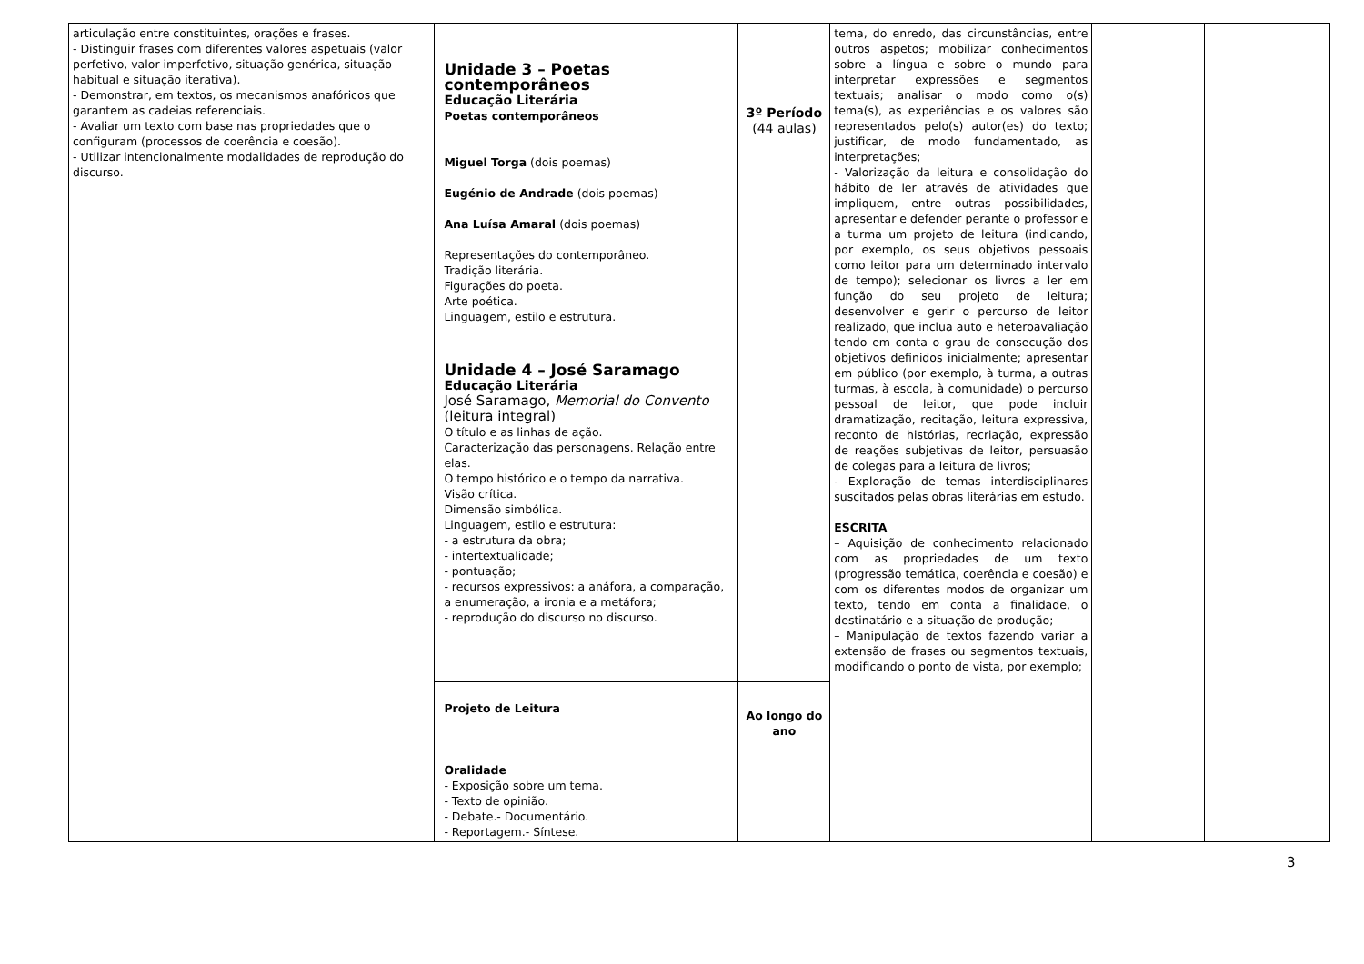| articulação entre constituintes, orações e frases. - Distinguir frases com diferentes valores aspetuais (valor perfetivo, valor imperfetivo, situação genérica, situação habitual e situação iterativa). - Demonstrar, em textos, os mecanismos anafóricos que garantem as cadeias referenciais. - Avaliar um texto com base nas propriedades que o configuram (processos de coerência e coesão). - Utilizar intencionalmente modalidades de reprodução do discurso. | Unidade 3 – Poetas contemporâneos Educação Literária Poetas contemporâneos Miguel Torga (dois poemas) Eugénio de Andrade (dois poemas) Ana Luísa Amaral (dois poemas) Representações do contemporâneo. Tradição literária. Figurações do poeta. Arte poética. Linguagem, estilo e estrutura. Unidade 4 – José Saramago Educação Literária José Saramago, Memorial do Convento (leitura integral) O título e as linhas de ação. Caracterização das personagens. Relação entre elas. O tempo histórico e o tempo da narrativa. Visão crítica. Dimensão simbólica. Linguagem, estilo e estrutura: - a estrutura da obra; - intertextualidade; - pontuação; - recursos expressivos: a anáfora, a comparação, a enumeração, a ironia e a metáfora; - reprodução do discurso no discurso. | 3º Período (44 aulas) | tema, do enredo, das circunstâncias, entre outros aspetos; mobilizar conhecimentos sobre a língua e sobre o mundo para interpretar expressões e segmentos textuais; analisar o modo como o(s) tema(s), as experiências e os valores são representados pelo(s) autor(es) do texto; justificar, de modo fundamentado, as interpretações; - Valorização da leitura e consolidação do hábito de ler através de atividades que impliquem, entre outras possibilidades, apresentar e defender perante o professor e a turma um projeto de leitura (indicando, por exemplo, os seus objetivos pessoais como leitor para um determinado intervalo de tempo); selecionar os livros a ler em função do seu projeto de leitura; desenvolver e gerir o percurso de leitor realizado, que inclua auto e heteroavaliação tendo em conta o grau de consecução dos objetivos definidos inicialmente; apresentar em público (por exemplo, à turma, a outras turmas, à escola, à comunidade) o percurso pessoal de leitor, que pode incluir dramatização, recitação, leitura expressiva, reconto de histórias, recriação, expressão de reações subjetivas de leitor, persuasão de colegas para a leitura de livros; - Exploração de temas interdisciplinares suscitados pelas obras literárias em estudo. ESCRITA – Aquisição de conhecimento relacionado com as propriedades de um texto (progressão temática, coerência e coesão) e com os diferentes modos de organizar um texto, tendo em conta a finalidade, o destinatário e a situação de produção; – Manipulação de textos fazendo variar a extensão de frases ou segmentos textuais, modificando o ponto de vista, por exemplo; | | |
| | Projeto de Leitura Oralidade - Exposição sobre um tema. - Texto de opinião. - Debate.- Documentário. - Reportagem.- Síntese. | Ao longo do ano | | | |
3